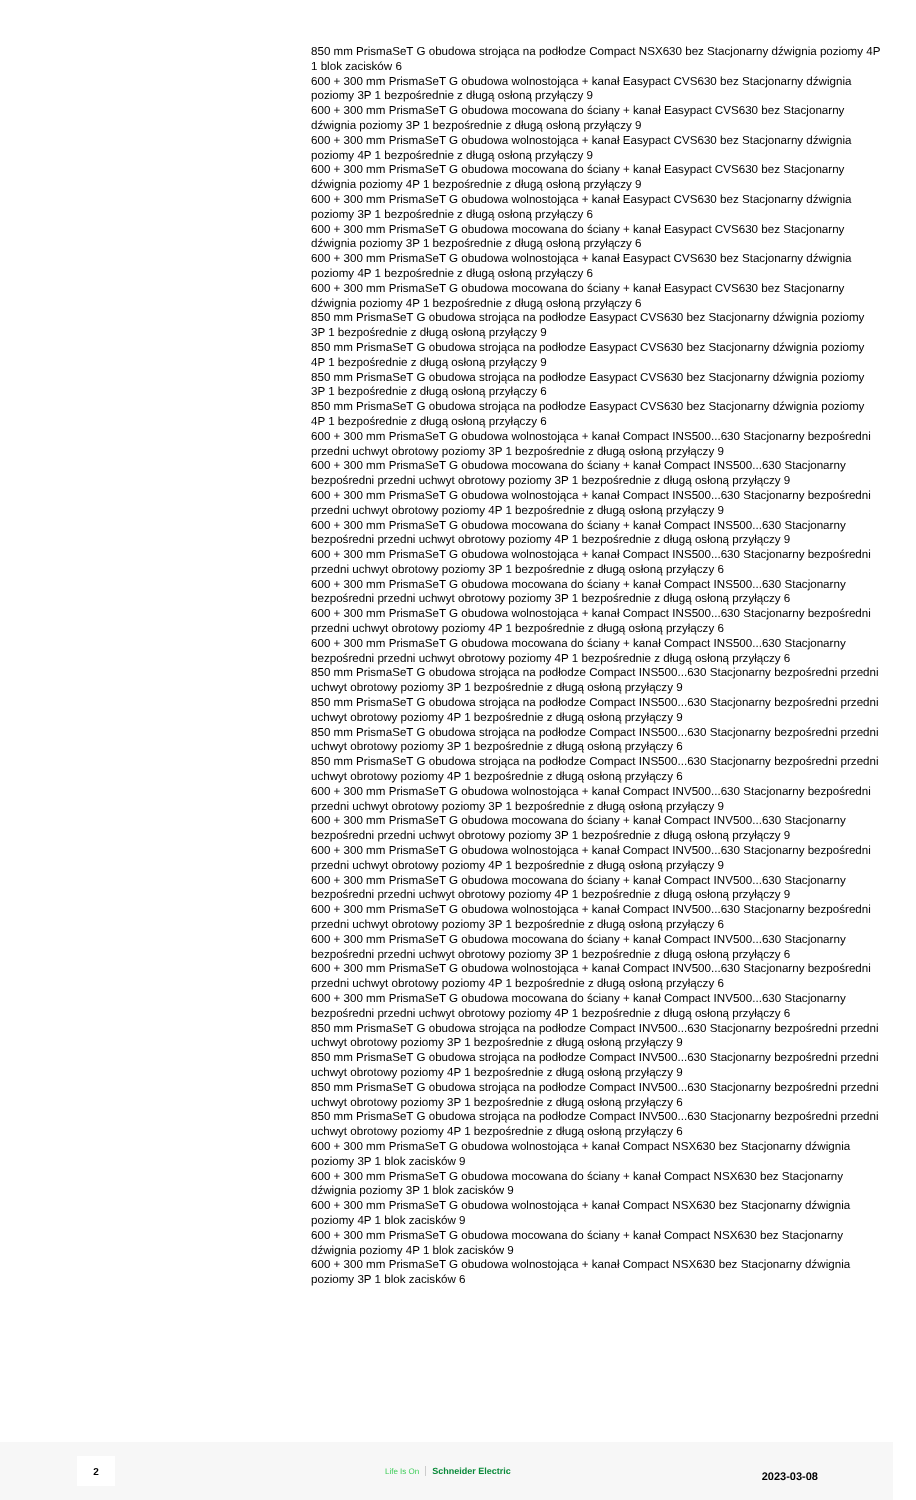850 mm PrismaSeT G obudowa strojąca na podłodze Compact NSX630 bez Stacjonarny dźwignia poziomy 4P 1 blok zacisków 6
600 + 300 mm PrismaSeT G obudowa wolnostojąca + kanał Easypact CVS630 bez Stacjonarny dźwignia poziomy 3P 1 bezpośrednie z długą osłoną przyłączy 9
600 + 300 mm PrismaSeT G obudowa mocowana do ściany + kanał Easypact CVS630 bez Stacjonarny dźwignia poziomy 3P 1 bezpośrednie z długą osłoną przyłączy 9
600 + 300 mm PrismaSeT G obudowa wolnostojąca + kanał Easypact CVS630 bez Stacjonarny dźwignia poziomy 4P 1 bezpośrednie z długą osłoną przyłączy 9
600 + 300 mm PrismaSeT G obudowa mocowana do ściany + kanał Easypact CVS630 bez Stacjonarny dźwignia poziomy 4P 1 bezpośrednie z długą osłoną przyłączy 9
600 + 300 mm PrismaSeT G obudowa wolnostojąca + kanał Easypact CVS630 bez Stacjonarny dźwignia poziomy 3P 1 bezpośrednie z długą osłoną przyłączy 6
600 + 300 mm PrismaSeT G obudowa mocowana do ściany + kanał Easypact CVS630 bez Stacjonarny dźwignia poziomy 3P 1 bezpośrednie z długą osłoną przyłączy 6
600 + 300 mm PrismaSeT G obudowa wolnostojąca + kanał Easypact CVS630 bez Stacjonarny dźwignia poziomy 4P 1 bezpośrednie z długą osłoną przyłączy 6
600 + 300 mm PrismaSeT G obudowa mocowana do ściany + kanał Easypact CVS630 bez Stacjonarny dźwignia poziomy 4P 1 bezpośrednie z długą osłoną przyłączy 6
850 mm PrismaSeT G obudowa strojąca na podłodze Easypact CVS630 bez Stacjonarny dźwignia poziomy 3P 1 bezpośrednie z długą osłoną przyłączy 9
850 mm PrismaSeT G obudowa strojąca na podłodze Easypact CVS630 bez Stacjonarny dźwignia poziomy 4P 1 bezpośrednie z długą osłoną przyłączy 9
850 mm PrismaSeT G obudowa strojąca na podłodze Easypact CVS630 bez Stacjonarny dźwignia poziomy 3P 1 bezpośrednie z długą osłoną przyłączy 6
850 mm PrismaSeT G obudowa strojąca na podłodze Easypact CVS630 bez Stacjonarny dźwignia poziomy 4P 1 bezpośrednie z długą osłoną przyłączy 6
600 + 300 mm PrismaSeT G obudowa wolnostojąca + kanał Compact INS500...630 Stacjonarny bezpośredni przedni uchwyt obrotowy poziomy 3P 1 bezpośrednie z długą osłoną przyłączy 9
600 + 300 mm PrismaSeT G obudowa mocowana do ściany + kanał Compact INS500...630 Stacjonarny bezpośredni przedni uchwyt obrotowy poziomy 3P 1 bezpośrednie z długą osłoną przyłączy 9
600 + 300 mm PrismaSeT G obudowa wolnostojąca + kanał Compact INS500...630 Stacjonarny bezpośredni przedni uchwyt obrotowy poziomy 4P 1 bezpośrednie z długą osłoną przyłączy 9
600 + 300 mm PrismaSeT G obudowa mocowana do ściany + kanał Compact INS500...630 Stacjonarny bezpośredni przedni uchwyt obrotowy poziomy 4P 1 bezpośrednie z długą osłoną przyłączy 9
600 + 300 mm PrismaSeT G obudowa wolnostojąca + kanał Compact INS500...630 Stacjonarny bezpośredni przedni uchwyt obrotowy poziomy 3P 1 bezpośrednie z długą osłoną przyłączy 6
600 + 300 mm PrismaSeT G obudowa mocowana do ściany + kanał Compact INS500...630 Stacjonarny bezpośredni przedni uchwyt obrotowy poziomy 3P 1 bezpośrednie z długą osłoną przyłączy 6
600 + 300 mm PrismaSeT G obudowa wolnostojąca + kanał Compact INS500...630 Stacjonarny bezpośredni przedni uchwyt obrotowy poziomy 4P 1 bezpośrednie z długą osłoną przyłączy 6
600 + 300 mm PrismaSeT G obudowa mocowana do ściany + kanał Compact INS500...630 Stacjonarny bezpośredni przedni uchwyt obrotowy poziomy 4P 1 bezpośrednie z długą osłoną przyłączy 6
850 mm PrismaSeT G obudowa strojąca na podłodze Compact INS500...630 Stacjonarny bezpośredni przedni uchwyt obrotowy poziomy 3P 1 bezpośrednie z długą osłoną przyłączy 9
850 mm PrismaSeT G obudowa strojąca na podłodze Compact INS500...630 Stacjonarny bezpośredni przedni uchwyt obrotowy poziomy 4P 1 bezpośrednie z długą osłoną przyłączy 9
850 mm PrismaSeT G obudowa strojąca na podłodze Compact INS500...630 Stacjonarny bezpośredni przedni uchwyt obrotowy poziomy 3P 1 bezpośrednie z długą osłoną przyłączy 6
850 mm PrismaSeT G obudowa strojąca na podłodze Compact INS500...630 Stacjonarny bezpośredni przedni uchwyt obrotowy poziomy 4P 1 bezpośrednie z długą osłoną przyłączy 6
600 + 300 mm PrismaSeT G obudowa wolnostojąca + kanał Compact INV500...630 Stacjonarny bezpośredni przedni uchwyt obrotowy poziomy 3P 1 bezpośrednie z długą osłoną przyłączy 9
600 + 300 mm PrismaSeT G obudowa mocowana do ściany + kanał Compact INV500...630 Stacjonarny bezpośredni przedni uchwyt obrotowy poziomy 3P 1 bezpośrednie z długą osłoną przyłączy 9
600 + 300 mm PrismaSeT G obudowa wolnostojąca + kanał Compact INV500...630 Stacjonarny bezpośredni przedni uchwyt obrotowy poziomy 4P 1 bezpośrednie z długą osłoną przyłączy 9
600 + 300 mm PrismaSeT G obudowa mocowana do ściany + kanał Compact INV500...630 Stacjonarny bezpośredni przedni uchwyt obrotowy poziomy 4P 1 bezpośrednie z długą osłoną przyłączy 9
600 + 300 mm PrismaSeT G obudowa wolnostojąca + kanał Compact INV500...630 Stacjonarny bezpośredni przedni uchwyt obrotowy poziomy 3P 1 bezpośrednie z długą osłoną przyłączy 6
600 + 300 mm PrismaSeT G obudowa mocowana do ściany + kanał Compact INV500...630 Stacjonarny bezpośredni przedni uchwyt obrotowy poziomy 3P 1 bezpośrednie z długą osłoną przyłączy 6
600 + 300 mm PrismaSeT G obudowa wolnostojąca + kanał Compact INV500...630 Stacjonarny bezpośredni przedni uchwyt obrotowy poziomy 4P 1 bezpośrednie z długą osłoną przyłączy 6
600 + 300 mm PrismaSeT G obudowa mocowana do ściany + kanał Compact INV500...630 Stacjonarny bezpośredni przedni uchwyt obrotowy poziomy 4P 1 bezpośrednie z długą osłoną przyłączy 6
850 mm PrismaSeT G obudowa strojąca na podłodze Compact INV500...630 Stacjonarny bezpośredni przedni uchwyt obrotowy poziomy 3P 1 bezpośrednie z długą osłoną przyłączy 9
850 mm PrismaSeT G obudowa strojąca na podłodze Compact INV500...630 Stacjonarny bezpośredni przedni uchwyt obrotowy poziomy 4P 1 bezpośrednie z długą osłoną przyłączy 9
850 mm PrismaSeT G obudowa strojąca na podłodze Compact INV500...630 Stacjonarny bezpośredni przedni uchwyt obrotowy poziomy 3P 1 bezpośrednie z długą osłoną przyłączy 6
850 mm PrismaSeT G obudowa strojąca na podłodze Compact INV500...630 Stacjonarny bezpośredni przedni uchwyt obrotowy poziomy 4P 1 bezpośrednie z długą osłoną przyłączy 6
600 + 300 mm PrismaSeT G obudowa wolnostojąca + kanał Compact NSX630 bez Stacjonarny dźwignia poziomy 3P 1 blok zacisków 9
600 + 300 mm PrismaSeT G obudowa mocowana do ściany + kanał Compact NSX630 bez Stacjonarny dźwignia poziomy 3P 1 blok zacisków 9
600 + 300 mm PrismaSeT G obudowa wolnostojąca + kanał Compact NSX630 bez Stacjonarny dźwignia poziomy 4P 1 blok zacisków 9
600 + 300 mm PrismaSeT G obudowa mocowana do ściany + kanał Compact NSX630 bez Stacjonarny dźwignia poziomy 4P 1 blok zacisków 9
600 + 300 mm PrismaSeT G obudowa wolnostojąca + kanał Compact NSX630 bez Stacjonarny dźwignia poziomy 3P 1 blok zacisków 6
2
Life Is On Schneider Electric
2023-03-08